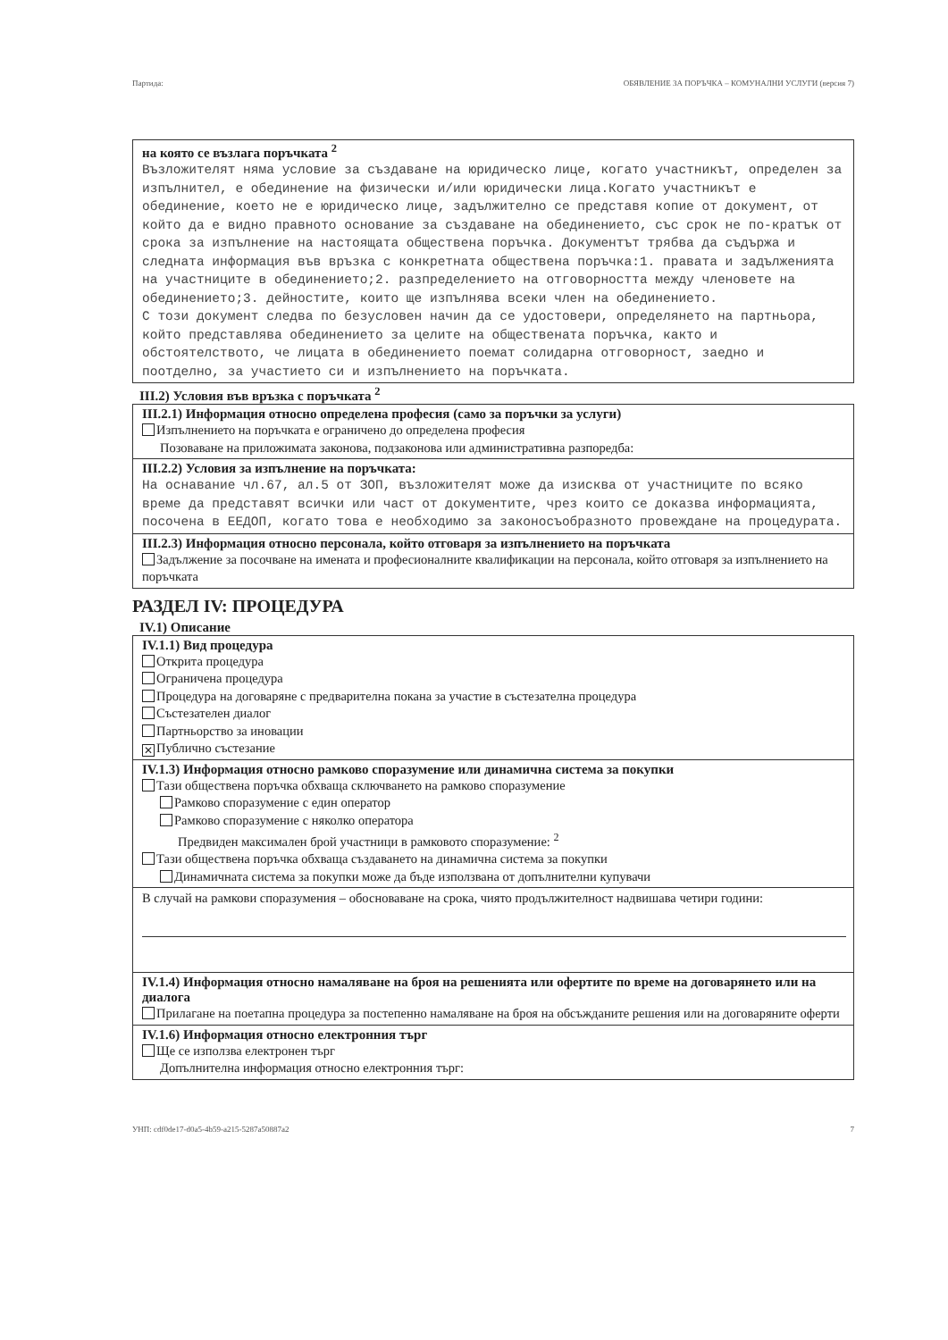Партида: ОБЯВЛЕНИЕ ЗА ПОРЪЧКА – КОМУНАЛНИ УСЛУГИ (версия 7)
на която се възлага поръчката <sup>2</sup>
Възложителят няма условие за създаване на юридическо лице, когато участникът, определен за изпълнител, е обединение на физически и/или юридически лица.Когато участникът е обединение, което не е юридическо лице, задължително се представя копие от документ, от който да е видно правното основание за създаване на обединението, със срок не по-кратък от срока за изпълнение на настоящата обществена поръчка. Документът трябва да съдържа и следната информация във връзка с конкретната обществена поръчка:1. правата и задълженията на участниците в обединението;2. разпределението на отговорността между членовете на обединението;3. дейностите, които ще изпълнява всеки член на обединението.
С този документ следва по безусловен начин да се удостовери, определянето на партньора, който представлява обединението за целите на обществената поръчка, както и обстоятелството, че лицата в обединението поемат солидарна отговорност, заедно и поотделно, за участието си и изпълнението на поръчката.
III.2) Условия във връзка с поръчката <sup>2</sup>
III.2.1) Информация относно определена професия (само за поръчки за услуги)
Изпълнението на поръчката е ограничено до определена професия
Позоваване на приложимата законова, подзаконова или административна разпоредба:
III.2.2) Условия за изпълнение на поръчката:
На оснавание чл.67, ал.5 от ЗОП, възложителят може да изисква от участниците по всяко време да представят всички или част от документите, чрез които се доказва информацията, посочена в ЕЕДОП, когато това е необходимо за законосъобразното провеждане на процедурата.
III.2.3) Информация относно персонала, който отговаря за изпълнението на поръчката
Задължение за посочване на имената и професионалните квалификации на персонала, който отговаря за изпълнението на поръчката
РАЗДЕЛ IV: ПРОЦЕДУРА
IV.1) Описание
IV.1.1) Вид процедура
Открита процедура
Ограничена процедура
Процедура на договаряне с предварителна покана за участие в състезателна процедура
Състезателен диалог
Партньорство за иновации
✕ Публично състезание
IV.1.3) Информация относно рамково споразумение или динамична система за покупки
Тази обществена поръчка обхваща сключването на рамково споразумение
Рамково споразумение с един оператор
Рамково споразумение с няколко оператора
Предвиден максимален брой участници в рамковото споразумение: <sup>2</sup>
Тази обществена поръчка обхваща създаването на динамична система за покупки
Динамичната система за покупки може да бъде използвана от допълнителни купувачи
В случай на рамкови споразумения – обосноваване на срока, чиято продължителност надвишава четири години:
IV.1.4) Информация относно намаляване на броя на решенията или офертите по време на договарянето или на диалога
Прилагане на поетапна процедура за постепенно намаляване на броя на обсъжданите решения или на договаряните оферти
IV.1.6) Информация относно електронния търг
Ще се използва електронен търг
Допълнителна информация относно електронния търг:
УНП: cdf0de17-d0a5-4b59-a215-5287a50887a2 7